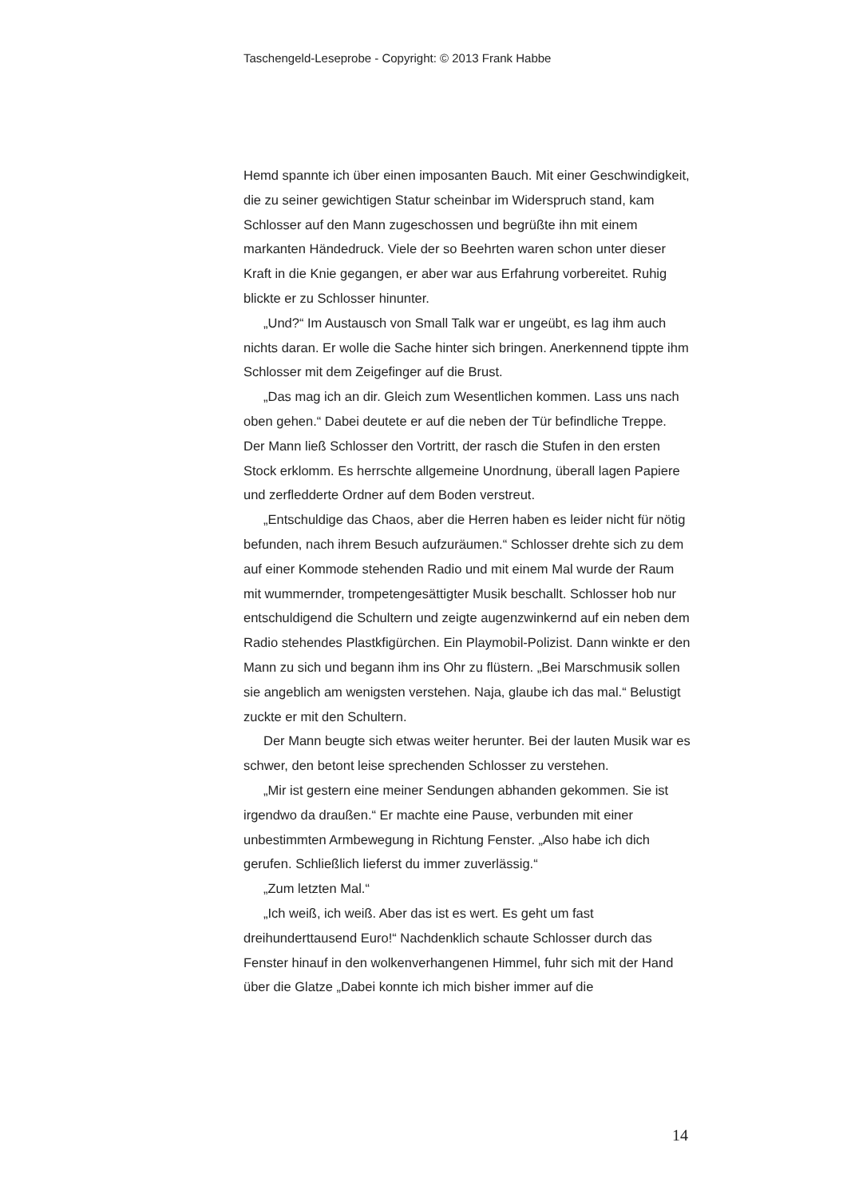Taschengeld-Leseprobe - Copyright: © 2013 Frank Habbe
Hemd spannte ich über einen imposanten Bauch. Mit einer Geschwindigkeit, die zu seiner gewichtigen Statur scheinbar im Widerspruch stand, kam Schlosser auf den Mann zugeschossen und begrüßte ihn mit einem markanten Händedruck. Viele der so Beehrten waren schon unter dieser Kraft in die Knie gegangen, er aber war aus Erfahrung vorbereitet. Ruhig blickte er zu Schlosser hinunter.
„Und?“ Im Austausch von Small Talk war er ungeübt, es lag ihm auch nichts daran. Er wolle die Sache hinter sich bringen. Anerkennend tippte ihm Schlosser mit dem Zeigefinger auf die Brust.
„Das mag ich an dir. Gleich zum Wesentlichen kommen. Lass uns nach oben gehen.“ Dabei deutete er auf die neben der Tür befindliche Treppe. Der Mann ließ Schlosser den Vortritt, der rasch die Stufen in den ersten Stock erklomm. Es herrschte allgemeine Unordnung, überall lagen Papiere und zerfledderte Ordner auf dem Boden verstreut.
„Entschuldige das Chaos, aber die Herren haben es leider nicht für nötig befunden, nach ihrem Besuch aufzuräumen.“ Schlosser drehte sich zu dem auf einer Kommode stehenden Radio und mit einem Mal wurde der Raum mit wummernder, trompetengesättigter Musik beschallt. Schlosser hob nur entschuldigend die Schultern und zeigte augenzwinkernd auf ein neben dem Radio stehendes Plastkfigürchen. Ein Playmobil-Polizist. Dann winkte er den Mann zu sich und begann ihm ins Ohr zu flüstern. „Bei Marschmusik sollen sie angeblich am wenigsten verstehen. Naja, glaube ich das mal.“ Belustigt zuckte er mit den Schultern.
Der Mann beugte sich etwas weiter herunter. Bei der lauten Musik war es schwer, den betont leise sprechenden Schlosser zu verstehen.
„Mir ist gestern eine meiner Sendungen abhanden gekommen. Sie ist irgendwo da draußen.“ Er machte eine Pause, verbunden mit einer unbestimmten Armbewegung in Richtung Fenster. „Also habe ich dich gerufen. Schließlich lieferst du immer zuverlässig.“
„Zum letzten Mal.“
„Ich weiß, ich weiß. Aber das ist es wert. Es geht um fast dreihunderttausend Euro!“ Nachdenklich schaute Schlosser durch das Fenster hinauf in den wolkenverhangenen Himmel, fuhr sich mit der Hand über die Glatze „Dabei konnte ich mich bisher immer auf die
14